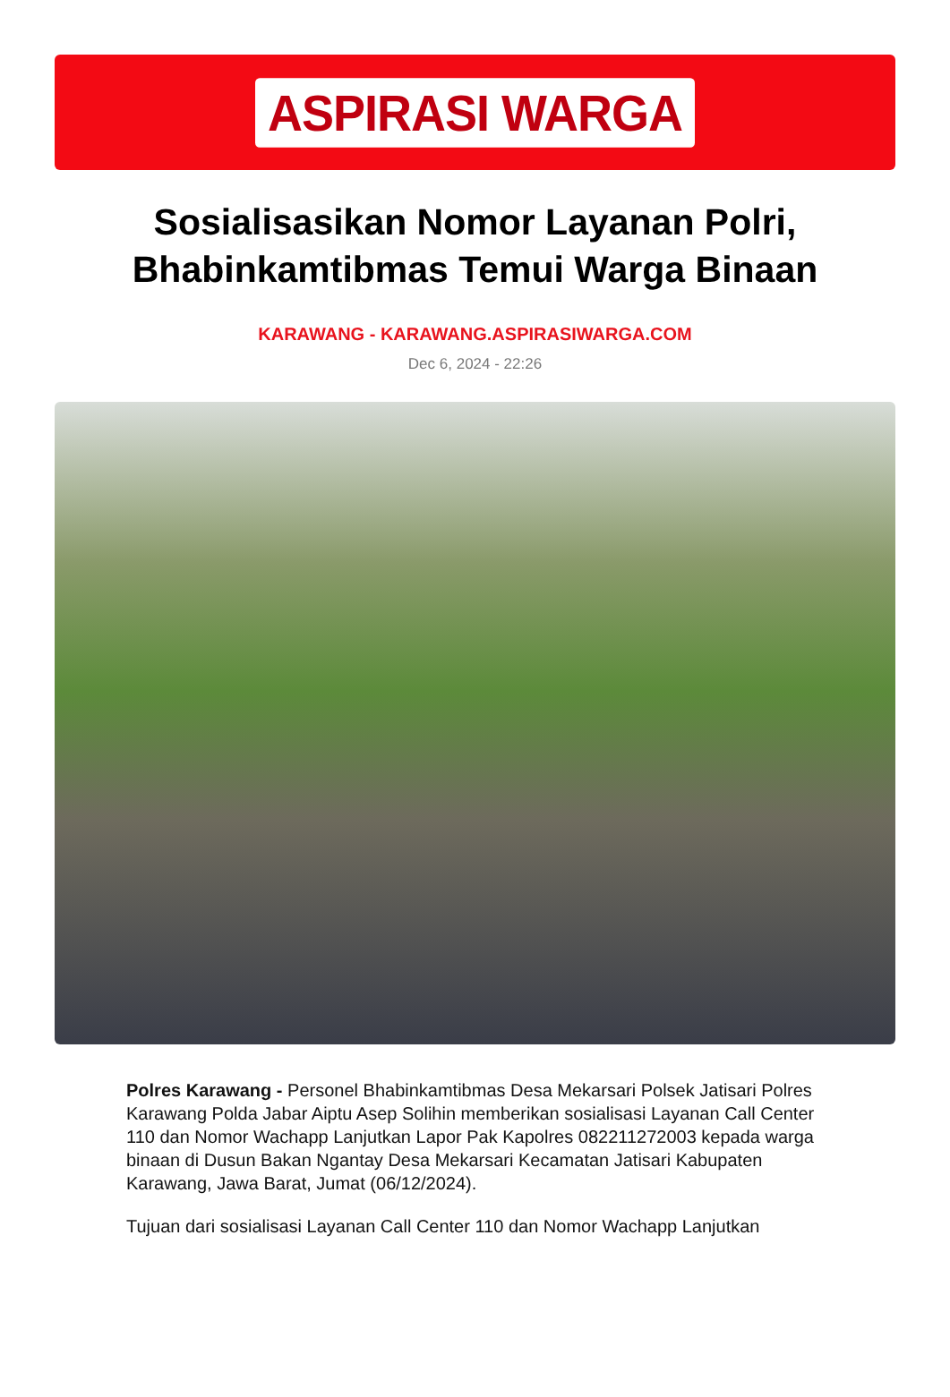ASPIRASI WARGA
Sosialisasikan Nomor Layanan Polri, Bhabinkamtibmas Temui Warga Binaan
KARAWANG - KARAWANG.ASPIRASIWARGA.COM
Dec 6, 2024 - 22:26
Polres Karawang - Personel Bhabinkamtibmas Desa Mekarsari Polsek Jatisari Polres Karawang Polda Jabar Aiptu Asep Solihin memberikan sosialisasi Layanan Call Center 110 dan Nomor Wachapp Lanjutkan Lapor Pak Kapolres 082211272003 kepada warga binaan di Dusun Bakan Ngantay Desa Mekarsari Kecamatan Jatisari Kabupaten Karawang, Jawa Barat, Jumat (06/12/2024).
Tujuan dari sosialisasi Layanan Call Center 110 dan Nomor Wachapp Lanjutkan